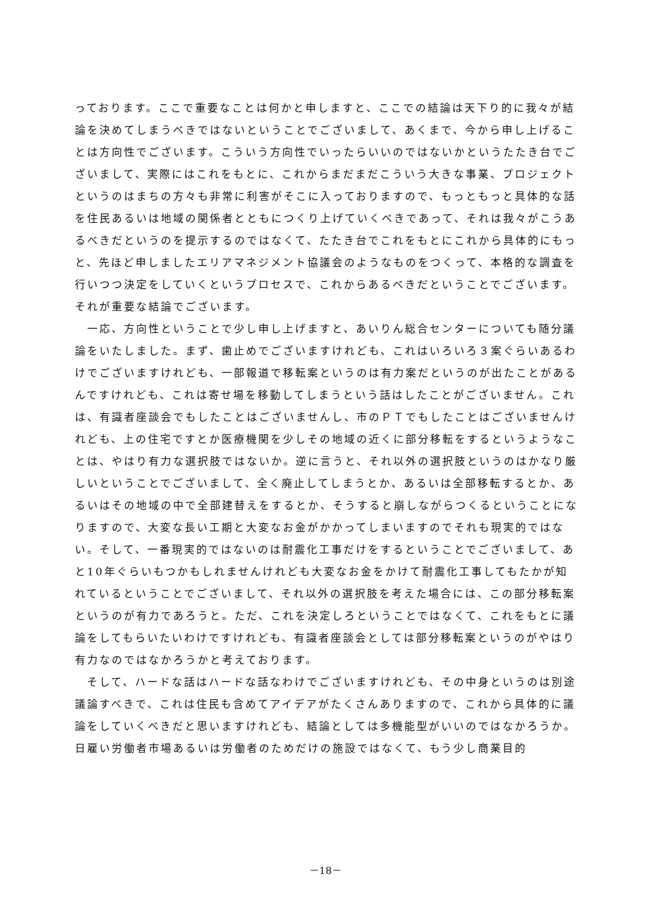っております。ここで重要なことは何かと申しますと、ここでの結論は天下り的に我々が結論を決めてしまうべきではないということでございまして、あくまで、今から申し上げることは方向性でございます。こういう方向性でいったらいいのではないかというたたき台でございまして、実際にはこれをもとに、これからまだまだこういう大きな事業、プロジェクトというのはまちの方々も非常に利害がそこに入っておりますので、もっともっと具体的な話を住民あるいは地域の関係者とともにつくり上げていくべきであって、それは我々がこうあるべきだというのを提示するのではなくて、たたき台でこれをもとにこれから具体的にもっと、先ほど申しましたエリアマネジメント協議会のようなものをつくって、本格的な調査を行いつつ決定をしていくというプロセスで、これからあるべきだということでございます。それが重要な結論でございます。
一応、方向性ということで少し申し上げますと、あいりん総合センターについても随分議論をいたしました。まず、歯止めでございますけれども、これはいろいろ３案ぐらいあるわけでございますけれども、一部報道で移転案というのは有力案だというのが出たことがあるんですけれども、これは寄せ場を移動してしまうという話はしたことがございません。これは、有識者座談会でもしたことはございませんし、市のＰＴでもしたことはございませんけれども、上の住宅ですとか医療機関を少しその地域の近くに部分移転をするというようなことは、やはり有力な選択肢ではないか。逆に言うと、それ以外の選択肢というのはかなり厳しいということでございまして、全く廃止してしまうとか、あるいは全部移転するとか、あるいはその地域の中で全部建替えをするとか、そうすると崩しながらつくるということになりますので、大変な長い工期と大変なお金がかかってしまいますのでそれも現実的ではない。そして、一番現実的ではないのは耐震化工事だけをするということでございまして、あと10年ぐらいもつかもしれませんけれども大変なお金をかけて耐震化工事してもたかが知れているということでございまして、それ以外の選択肢を考えた場合には、この部分移転案というのが有力であろうと。ただ、これを決定しろということではなくて、これをもとに議論をしてもらいたいわけですけれども、有識者座談会としては部分移転案というのがやはり有力なのではなかろうかと考えております。
そして、ハードな話はハードな話なわけでございますけれども、その中身というのは別途議論すべきで、これは住民も含めてアイデアがたくさんありますので、これから具体的に議論をしていくべきだと思いますけれども、結論としては多機能型がいいのではなかろうか。日雇い労働者市場あるいは労働者のためだけの施設ではなくて、もう少し商業目的
－18－